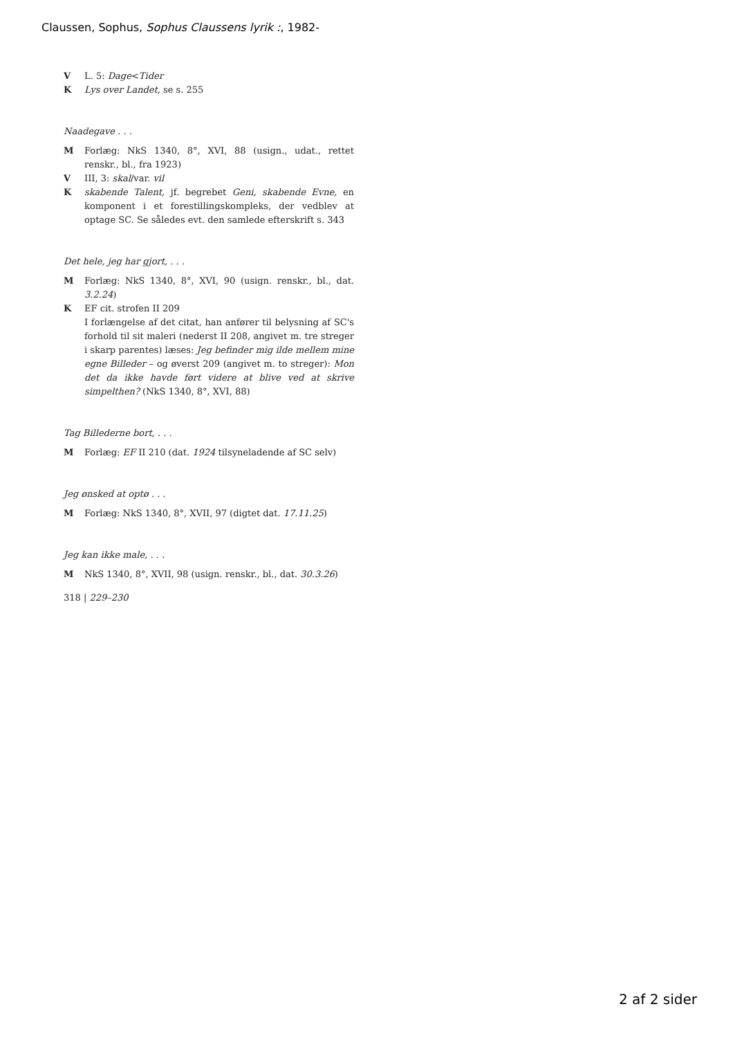Claussen, Sophus, Sophus Claussens lyrik :, 1982-
V L. 5: Dage<Tider
K Lys over Landet, se s. 255
Naadegave . . .
M Forlæg: NkS 1340, 8°, XVI, 88 (usign., udat., rettet renskr., bl., fra 1923)
V III, 3: skal/var. vil
K skabende Talent, jf. begrebet Geni, skabende Evne, en komponent i et forestillingskompleks, der vedblev at optage SC. Se således evt. den samlede efterskrift s. 343
Det hele, jeg har gjort, . . .
M Forlæg: NkS 1340, 8°, XVI, 90 (usign. renskr., bl., dat. 3.2.24)
K EF cit. strofen II 209
I forlængelse af det citat, han anfører til belysning af SC's forhold til sit maleri (nederst II 208, angivet m. tre streger i skarp parentes) læses: Jeg befinder mig ilde mellem mine egne Billeder – og øverst 209 (angivet m. to streger): Mon det da ikke havde ført videre at blive ved at skrive simpelthen? (NkS 1340, 8°, XVI, 88)
Tag Billederne bort, . . .
M Forlæg: EF II 210 (dat. 1924 tilsyneladende af SC selv)
Jeg ønsked at optø . . .
M Forlæg: NkS 1340, 8°, XVII, 97 (digtet dat. 17.11.25)
Jeg kan ikke male, . . .
M NkS 1340, 8°, XVII, 98 (usign. renskr., bl., dat. 30.3.26)
318 | 229–230
2 af 2 sider